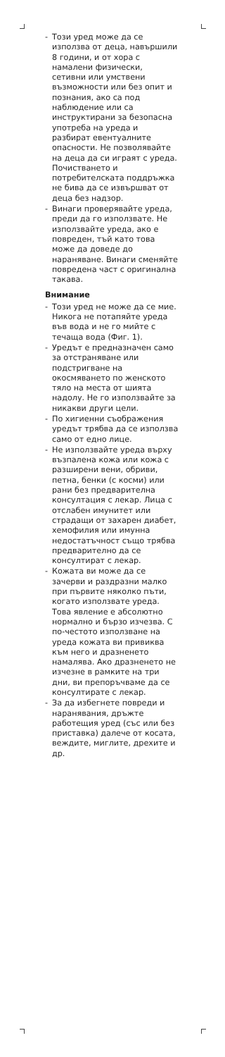- Този уред може да се използва от деца, навършили 8 години, и от хора с намалени физически, сетивни или умствени възможности или без опит и познания, ако са под наблюдение или са инструктирани за безопасна употреба на уреда и разбират евентуалните опасности. Не позволявайте на деца да си играят с уреда. Почистването и потребителската поддръжка не бива да се извършват от деца без надзор.
- Винаги проверявайте уреда, преди да го използвате. Не използвайте уреда, ако е повреден, тъй като това може да доведе до нараняване. Винаги сменяйте повредена част с оригинална такава.
Внимание
- Този уред не може да се мие. Никога не потапяйте уреда във вода и не го мийте с течаща вода (Фиг. 1).
- Уредът е предназначен само за отстраняване или подстригване на окосмяването по женското тяло на места от шията надолу. Не го използвайте за никакви други цели.
- По хигиенни съображения уредът трябва да се използва само от едно лице.
- Не използвайте уреда върху възпалена кожа или кожа с разширени вени, обриви, петна, бенки (с косми) или рани без предварителна консултация с лекар. Лица с отслабен имунитет или страдащи от захарен диабет, хемофилия или имунна недостатъчност също трябва предварително да се консултират с лекар.
- Кожата ви може да се зачерви и раздразни малко при първите няколко пъти, когато използвате уреда. Това явление е абсолютно нормално и бързо изчезва. С по-честото използване на уреда кожата ви привиква към него и дразненето намалява. Ако дразненето не изчезне в рамките на три дни, ви препоръчваме да се консултирате с лекар.
- За да избегнете повреди и наранявания, дръжте работещия уред (със или без приставка) далече от косата, веждите, миглите, дрехите и др.